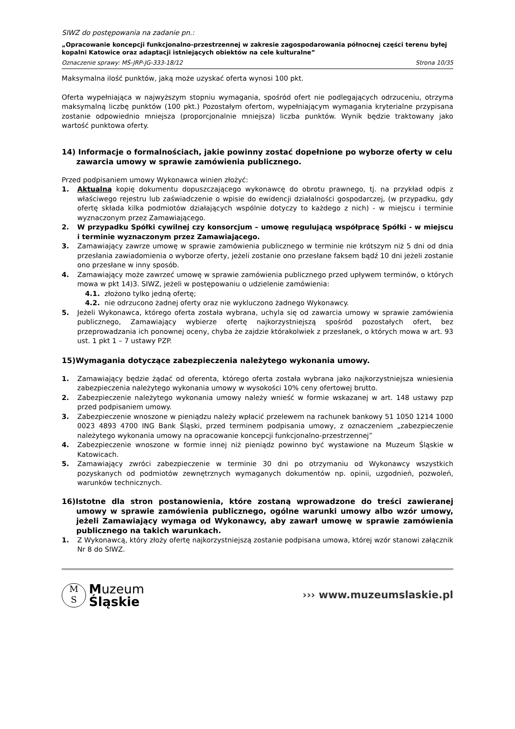SIWZ do postępowania na zadanie pn.:
„Opracowanie koncepcji funkcjonalno-przestrzennej w zakresie zagospodarowania północnej części terenu byłej kopalni Katowice oraz adaptacji istniejących obiektów na cele kulturalne”
Oznaczenie sprawy: MŚ-JRP-JG-333-18/12 Strona 10/35
Maksymalna ilość punktów, jaką może uzyskać oferta wynosi 100 pkt.
Oferta wypełniająca w najwyższym stopniu wymagania, spośród ofert nie podlegających odrzuceniu, otrzyma maksymalną liczbę punktów (100 pkt.) Pozostałym ofertom, wypełniającym wymagania kryterialne przypisana zostanie odpowiednio mniejsza (proporcjonalnie mniejsza) liczba punktów. Wynik będzie traktowany jako wartość punktowa oferty.
14) Informacje o formalnościach, jakie powinny zostać dopełnione po wyborze oferty w celu zawarcia umowy w sprawie zamówienia publicznego.
Przed podpisaniem umowy Wykonawca winien złożyć:
1. Aktualną kopię dokumentu dopuszczającego wykonawcę do obrotu prawnego, tj. na przykład odpis z właściwego rejestru lub zaświadczenie o wpisie do ewidencji działalności gospodarczej, (w przypadku, gdy ofertę składa kilka podmiotów działających wspólnie dotyczy to każdego z nich) - w miejscu i terminie wyznaczonym przez Zamawiającego.
2. W przypadku Spółki cywilnej czy konsorcjum – umowę regulującą współpracę Spółki - w miejscu i terminie wyznaczonym przez Zamawiającego.
3. Zamawiający zawrze umowę w sprawie zamówienia publicznego w terminie nie krótszym niż 5 dni od dnia przesłania zawiadomienia o wyborze oferty, jeżeli zostanie ono przesłane faksem bądź 10 dni jeżeli zostanie ono przesłane w inny sposób.
4. Zamawiający może zawrzeć umowę w sprawie zamówienia publicznego przed upływem terminów, o których mowa w pkt 14)3. SIWZ, jeżeli w postępowaniu o udzielenie zamówienia:
4.1. złożono tylko jedną ofertę;
4.2. nie odrzucono żadnej oferty oraz nie wykluczono żadnego Wykonawcy.
5. Jeżeli Wykonawca, którego oferta została wybrana, uchyla się od zawarcia umowy w sprawie zamówienia publicznego, Zamawiający wybierze ofertę najkorzystniejszą spośród pozostałych ofert, bez przeprowadzania ich ponownej oceny, chyba że zajdzie którakolwiek z przesłanek, o których mowa w art. 93 ust. 1 pkt 1 – 7 ustawy PZP.
15)Wymagania dotyczące zabezpieczenia należytego wykonania umowy.
1. Zamawiający będzie żądać od oferenta, którego oferta została wybrana jako najkorzystniejsza wniesienia zabezpieczenia należytego wykonania umowy w wysokości 10% ceny ofertowej brutto.
2. Zabezpieczenie należytego wykonania umowy należy wnieść w formie wskazanej w art. 148 ustawy pzp przed podpisaniem umowy.
3. Zabezpieczenie wnoszone w pieniądzu należy wpłacić przelewem na rachunek bankowy 51 1050 1214 1000 0023 4893 4700 ING Bank Śląski, przed terminem podpisania umowy, z oznaczeniem „zabezpieczenie należytego wykonania umowy na opracowanie koncepcji funkcjonalno-przestrzennej”
4. Zabezpieczenie wnoszone w formie innej niż pieniądz powinno być wystawione na Muzeum Śląskie w Katowicach.
5. Zamawiający zwróci zabezpieczenie w terminie 30 dni po otrzymaniu od Wykonawcy wszystkich pozyskanych od podmiotów zewnętrznych wymaganych dokumentów np. opinii, uzgodnień, pozwoleń, warunków technicznych.
16)Istotne dla stron postanowienia, które zostaną wprowadzone do treści zawieranej umowy w sprawie zamówienia publicznego, ogólne warunki umowy albo wzór umowy, jeżeli Zamawiający wymaga od Wykonawcy, aby zawarł umowę w sprawie zamówienia publicznego na takich warunkach.
1. Z Wykonawcą, który złoży ofertę najkorzystniejszą zostanie podpisana umowa, której wzór stanowi załącznik Nr 8 do SIWZ.
M
S
Muzeum
Śląskie
››› www.muzeumslaskie.pl